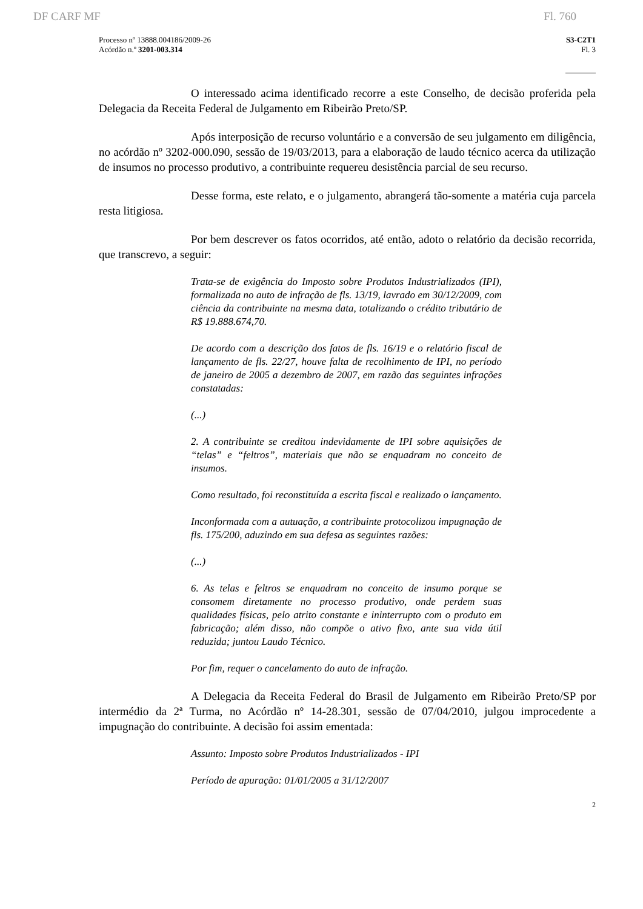DF CARF MF Fl. 760
Processo nº 13888.004186/2009-26
Acórdão n.º 3201-003.314
S3-C2T1
Fl. 3
O interessado acima identificado recorre a este Conselho, de decisão proferida pela Delegacia da Receita Federal de Julgamento em Ribeirão Preto/SP.
Após interposição de recurso voluntário e a conversão de seu julgamento em diligência, no acórdão nº 3202-000.090, sessão de 19/03/2013, para a elaboração de laudo técnico acerca da utilização de insumos no processo produtivo, a contribuinte requereu desistência parcial de seu recurso.
Desse forma, este relato, e o julgamento, abrangerá tão-somente a matéria cuja parcela resta litigiosa.
Por bem descrever os fatos ocorridos, até então, adoto o relatório da decisão recorrida, que transcrevo, a seguir:
Trata-se de exigência do Imposto sobre Produtos Industrializados (IPI), formalizada no auto de infração de fls. 13/19, lavrado em 30/12/2009, com ciência da contribuinte na mesma data, totalizando o crédito tributário de R$ 19.888.674,70.
De acordo com a descrição dos fatos de fls. 16/19 e o relatório fiscal de lançamento de fls. 22/27, houve falta de recolhimento de IPI, no período de janeiro de 2005 a dezembro de 2007, em razão das seguintes infrações constatadas:
(...)
2. A contribuinte se creditou indevidamente de IPI sobre aquisições de “telas” e “feltros”, materiais que não se enquadram no conceito de insumos.
Como resultado, foi reconstituída a escrita fiscal e realizado o lançamento.
Inconformada com a autuação, a contribuinte protocolizou impugnação de fls. 175/200, aduzindo em sua defesa as seguintes razões:
(...)
6. As telas e feltros se enquadram no conceito de insumo porque se consomem diretamente no processo produtivo, onde perdem suas qualidades físicas, pelo atrito constante e ininterrupto com o produto em fabricação; além disso, não compõe o ativo fixo, ante sua vida útil reduzida; juntou Laudo Técnico.
Por fim, requer o cancelamento do auto de infração.
A Delegacia da Receita Federal do Brasil de Julgamento em Ribeirão Preto/SP por intermédio da 2ª Turma, no Acórdão nº 14-28.301, sessão de 07/04/2010, julgou improcedente a impugnação do contribuinte. A decisão foi assim ementada:
Assunto: Imposto sobre Produtos Industrializados - IPI
Período de apuração: 01/01/2005 a 31/12/2007
2